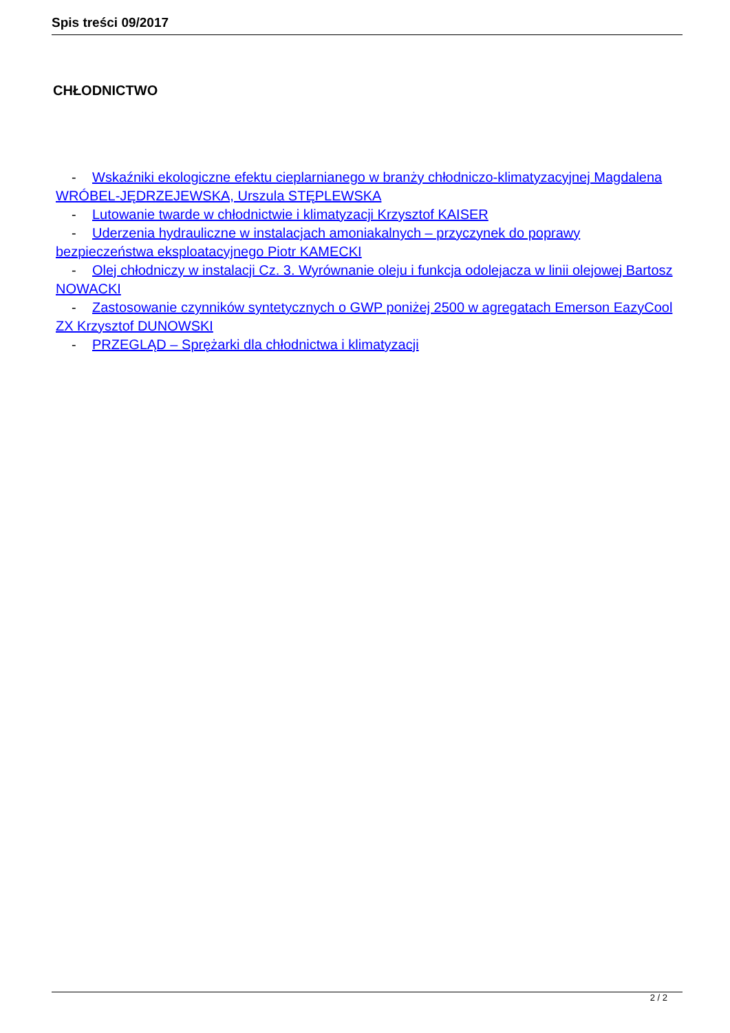Spis treści 09/2017
CHŁODNICTWO
- Wskaźniki ekologiczne efektu cieplarnianego w branży chłodniczo-klimatyzacyjnej Magdalena WRÓBEL-JĘDRZEJEWSKA, Urszula STĘPLEWSKA
- Lutowanie twarde w chłodnictwie i klimatyzacji Krzysztof KAISER
- Uderzenia hydrauliczne w instalacjach amoniakalnych – przyczynek do poprawy bezpieczeństwa eksploatacyjnego Piotr KAMECKI
- Olej chłodniczy w instalacji Cz. 3. Wyrównanie oleju i funkcja odolejacza w linii olejowej Bartosz NOWACKI
- Zastosowanie czynników syntetycznych o GWP poniżej 2500 w agregatach Emerson EazyCool ZX Krzysztof DUNOWSKI
- PRZEGLĄD – Sprężarki dla chłodnictwa i klimatyzacji
2 / 2